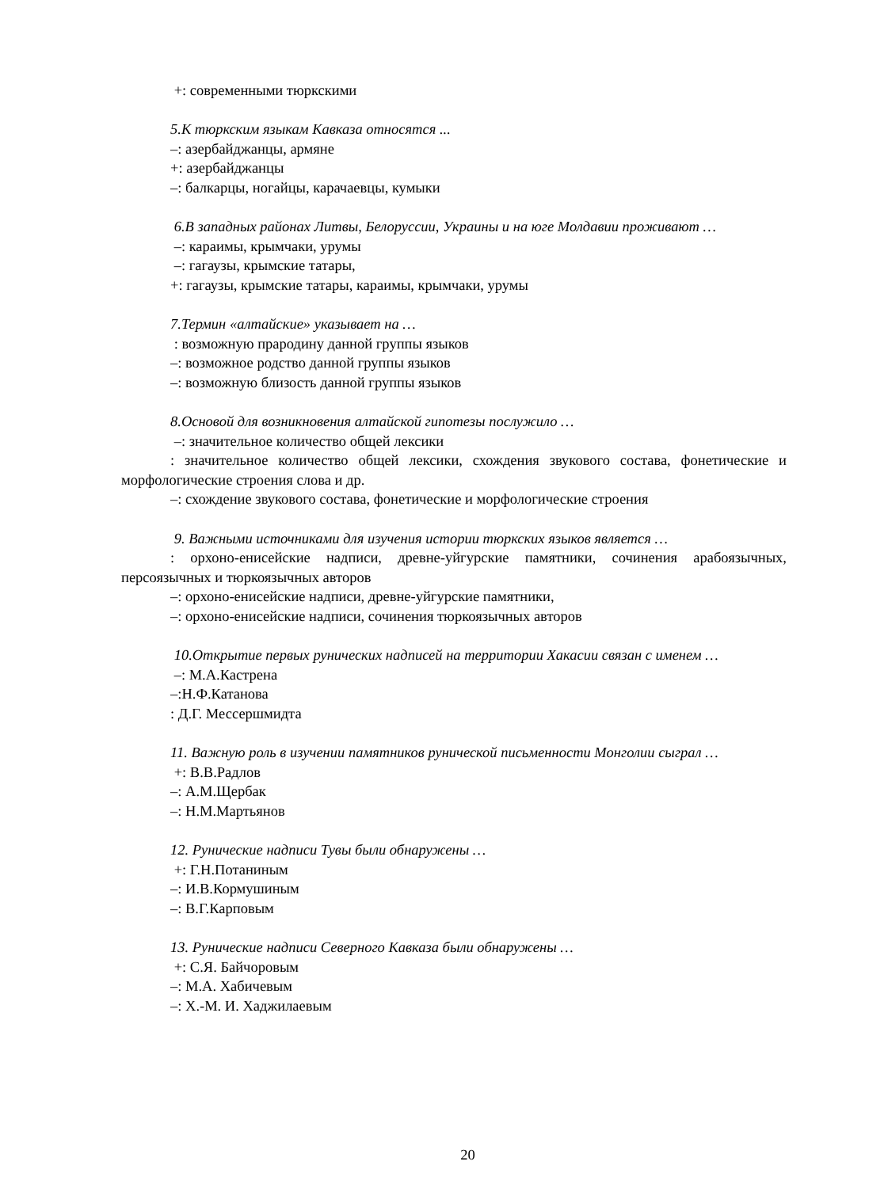+: современными тюркскими
5.К тюркским языкам Кавказа относятся ...
–: азербайджанцы, армяне
+: азербайджанцы
–: балкарцы, ногайцы, карачаевцы, кумыки
6.В западных районах Литвы, Белоруссии, Украины и на юге Молдавии проживают …
–: караимы, крымчаки, урумы
–: гагаузы, крымские татары,
+: гагаузы, крымские татары, караимы, крымчаки, урумы
7.Термин «алтайские» указывает на …
: возможную прародину данной группы языков
–: возможное родство данной группы языков
–: возможную близость данной группы языков
8.Основой для возникновения алтайской гипотезы послужило …
–: значительное количество общей лексики
: значительное количество общей лексики, схождения звукового состава, фонетические и морфологические строения слова и др.
–: схождение звукового состава, фонетические и морфологические строения
9. Важными источниками для изучения истории тюркских языков является …
: орхоно-енисейские надписи, древне-уйгурские памятники, сочинения арабоязычных, персоязычных и тюркоязычных авторов
–: орхоно-енисейские надписи, древне-уйгурские памятники,
–: орхоно-енисейские надписи, сочинения тюркоязычных авторов
10.Открытие первых рунических надписей на территории Хакасии связан с именем …
–: М.А.Кастрена
–:Н.Ф.Катанова
: Д.Г. Мессершмидта
11. Важную роль в изучении памятников рунической письменности Монголии сыграл …
+: В.В.Радлов
–: А.М.Щербак
–: Н.М.Мартьянов
12. Рунические надписи Тувы были обнаружены …
+: Г.Н.Потаниным
–: И.В.Кормушиным
–: В.Г.Карповым
13. Рунические надписи Северного Кавказа были обнаружены …
+: С.Я. Байчоровым
–: М.А. Хабичевым
–: Х.-М. И. Хаджилаевым
20